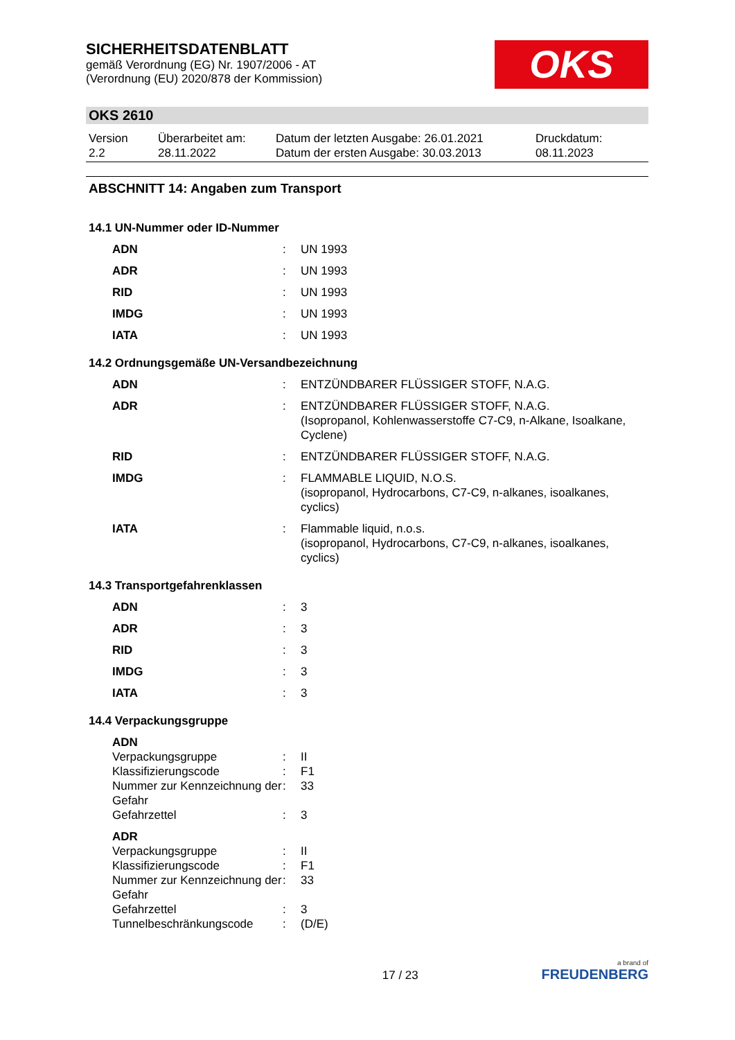SICHERHEITSDATENBLATT
gemäß Verordnung (EG) Nr. 1907/2006 - AT
(Verordnung (EU) 2020/878 der Kommission)
OKS
OKS 2610
Version
2.2
Überarbeitet am:
28.11.2022
Datum der letzten Ausgabe: 26.01.2021
Datum der ersten Ausgabe: 30.03.2013
Druckdatum:
08.11.2023
ABSCHNITT 14: Angaben zum Transport
14.1 UN-Nummer oder ID-Nummer
| ADN | : | UN 1993 |
| ADR | : | UN 1993 |
| RID | : | UN 1993 |
| IMDG | : | UN 1993 |
| IATA | : | UN 1993 |
14.2 Ordnungsgemäße UN-Versandbezeichnung
| ADN | : | ENTZÜNDBARER FLÜSSIGER STOFF, N.A.G. |
| ADR | : | ENTZÜNDBARER FLÜSSIGER STOFF, N.A.G. (Isopropanol, Kohlenwasserstoffe C7-C9, n-Alkane, Isoalkane, Cyclene) |
| RID | : | ENTZÜNDBARER FLÜSSIGER STOFF, N.A.G. |
| IMDG | : | FLAMMABLE LIQUID, N.O.S. (isopropanol, Hydrocarbons, C7-C9, n-alkanes, isoalkanes, cyclics) |
| IATA | : | Flammable liquid, n.o.s. (isopropanol, Hydrocarbons, C7-C9, n-alkanes, isoalkanes, cyclics) |
14.3 Transportgefahrenklassen
| ADN | : | 3 |
| ADR | : | 3 |
| RID | : | 3 |
| IMDG | : | 3 |
| IATA | : | 3 |
14.4 Verpackungsgruppe
| ADN | | |
| Verpackungsgruppe | : | II |
| Klassifizierungscode | : | F1 |
| Nummer zur Kennzeichnung der Gefahr | : | 33 |
| Gefahrzettel | : | 3 |
| ADR | | |
| Verpackungsgruppe | : | II |
| Klassifizierungscode | : | F1 |
| Nummer zur Kennzeichnung der Gefahr | : | 33 |
| Gefahrzettel | : | 3 |
| Tunnelbeschränkungscode | : | (D/E) |
17 / 23
a brand of
FREUDENBERG